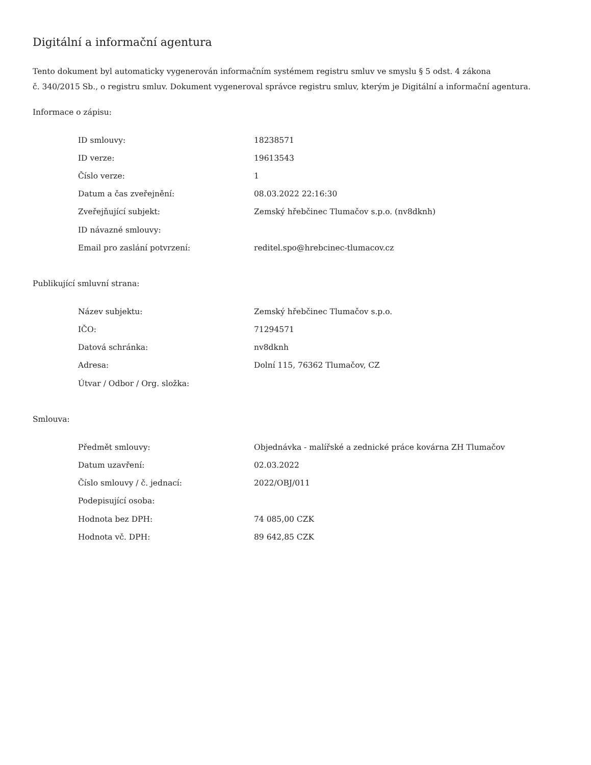Digitální a informační agentura
Tento dokument byl automaticky vygenerován informačním systémem registru smluv ve smyslu § 5 odst. 4 zákona
č. 340/2015 Sb., o registru smluv. Dokument vygeneroval správce registru smluv, kterým je Digitální a informační agentura.
Informace o zápisu:
| ID smlouvy: | 18238571 |
| ID verze: | 19613543 |
| Číslo verze: | 1 |
| Datum a čas zveřejnění: | 08.03.2022 22:16:30 |
| Zveřejňující subjekt: | Zemský hřebčinec Tlumačov s.p.o. (nv8dknh) |
| ID návazné smlouvy: | |
| Email pro zaslání potvrzení: | reditel.spo@hrebcinec-tlumacov.cz |
Publikující smluvní strana:
| Název subjektu: | Zemský hřebčinec Tlumačov s.p.o. |
| IČO: | 71294571 |
| Datová schránka: | nv8dknh |
| Adresa: | Dolní 115, 76362 Tlumačov, CZ |
| Útvar / Odbor / Org. složka: | |
Smlouva:
| Předmět smlouvy: | Objednávka - malířské a zednické práce kovárna ZH Tlumačov |
| Datum uzavření: | 02.03.2022 |
| Číslo smlouvy / č. jednací: | 2022/OBJ/011 |
| Podepisující osoba: | |
| Hodnota bez DPH: | 74 085,00 CZK |
| Hodnota vč. DPH: | 89 642,85 CZK |